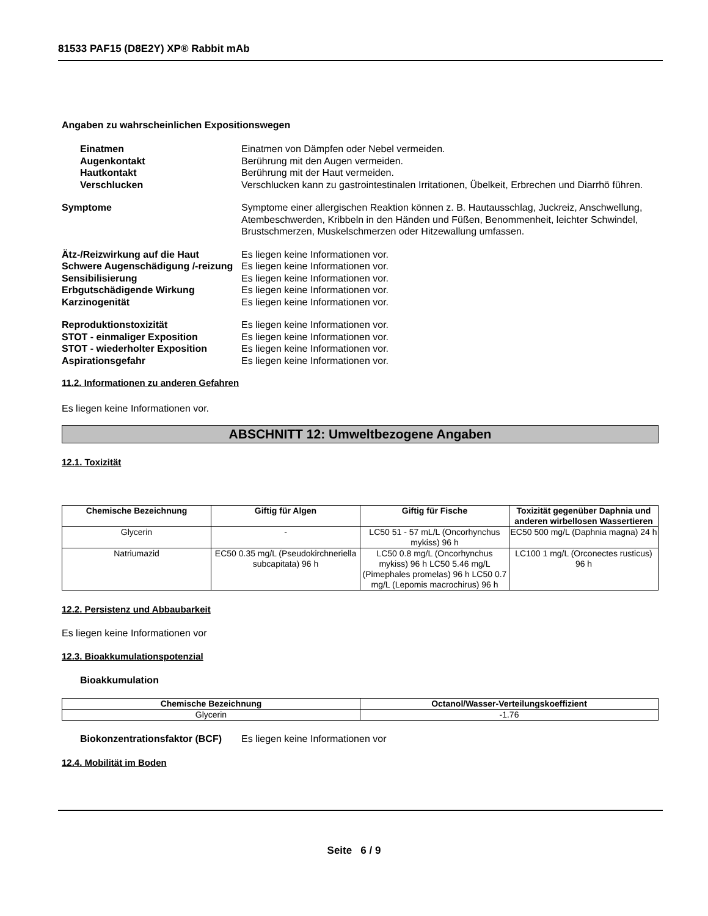81533 PAF15 (D8E2Y) XP® Rabbit mAb
Angaben zu wahrscheinlichen Expositionswegen
Einatmen Einatmen von Dämpfen oder Nebel vermeiden.
Augenkontakt Berührung mit den Augen vermeiden.
Hautkontakt Berührung mit der Haut vermeiden.
Verschlucken Verschlucken kann zu gastrointestinalen Irritationen, Übelkeit, Erbrechen und Diarrhö führen.
Symptome Symptome einer allergischen Reaktion können z. B. Hautausschlag, Juckreiz, Anschwellung, Atembeschwerden, Kribbeln in den Händen und Füßen, Benommenheit, leichter Schwindel, Brustschmerzen, Muskelschmerzen oder Hitzewallung umfassen.
Ätz-/Reizwirkung auf die Haut Es liegen keine Informationen vor.
Schwere Augenschädigung /-reizung
Es liegen keine Informationen vor.
Sensibilisierung Es liegen keine Informationen vor.
Erbgutschädigende Wirkung Es liegen keine Informationen vor.
Karzinogenität Es liegen keine Informationen vor.
Reproduktionstoxizität Es liegen keine Informationen vor.
STOT - einmaliger Exposition Es liegen keine Informationen vor.
STOT - wiederholter Exposition Es liegen keine Informationen vor.
Aspirationsgefahr Es liegen keine Informationen vor.
11.2. Informationen zu anderen Gefahren
Es liegen keine Informationen vor.
ABSCHNITT 12: Umweltbezogene Angaben
12.1. Toxizität
| Chemische Bezeichnung | Giftig für Algen | Giftig für Fische | Toxizität gegenüber Daphnia und anderen wirbellosen Wassertieren |
| --- | --- | --- | --- |
| Glycerin | - | LC50 51 - 57 mL/L (Oncorhynchus mykiss) 96 h | EC50 500 mg/L (Daphnia magna) 24 h |
| Natriumazid | EC50 0.35 mg/L (Pseudokirchneriella subcapitata) 96 h | LC50 0.8 mg/L (Oncorhynchus mykiss) 96 h LC50 5.46 mg/L (Pimephales promelas) 96 h LC50 0.7 mg/L (Lepomis macrochirus) 96 h | LC100 1 mg/L (Orconectes rusticus) 96 h |
12.2. Persistenz und Abbaubarkeit
Es liegen keine Informationen vor
12.3. Bioakkumulationspotenzial
Bioakkumulation
| Chemische Bezeichnung | Octanol/Wasser-Verteilungskoeffizient |
| --- | --- |
| Glycerin | -1.76 |
Biokonzentrationsfaktor (BCF)
Es liegen keine Informationen vor
12.4. Mobilität im Boden
Seite 6 / 9